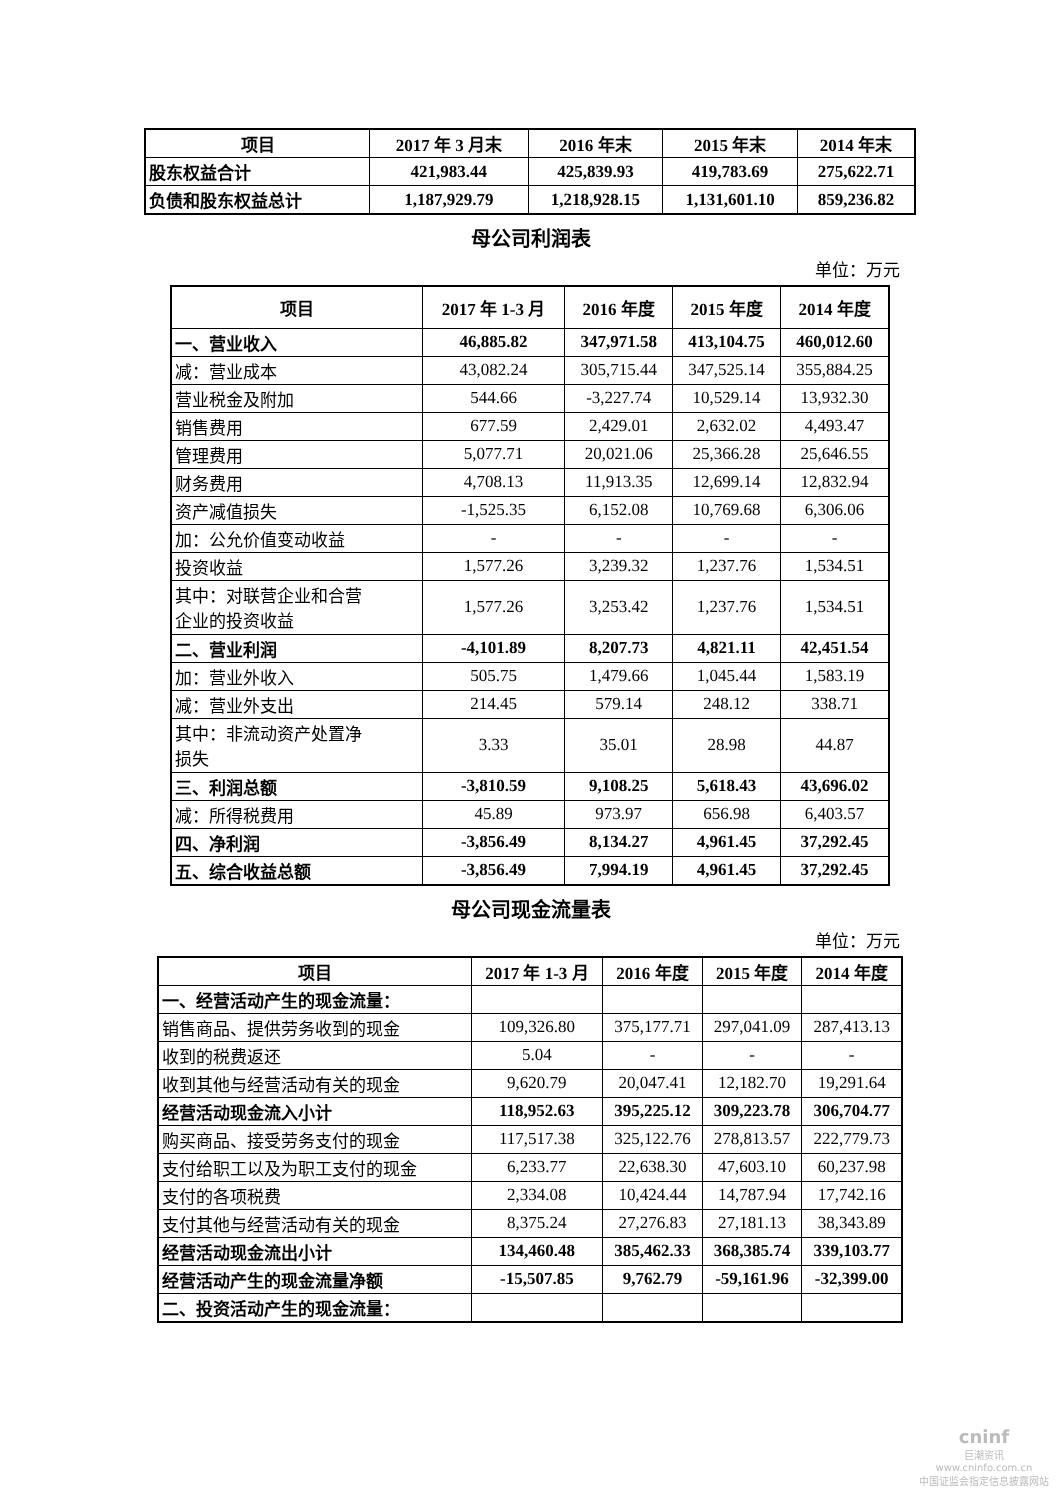| 项目 | 2017 年 3 月末 | 2016 年末 | 2015 年末 | 2014 年末 |
| --- | --- | --- | --- | --- |
| 股东权益合计 | 421,983.44 | 425,839.93 | 419,783.69 | 275,622.71 |
| 负债和股东权益总计 | 1,187,929.79 | 1,218,928.15 | 1,131,601.10 | 859,236.82 |
母公司利润表
单位：万元
| 项目 | 2017 年 1-3 月 | 2016 年度 | 2015 年度 | 2014 年度 |
| --- | --- | --- | --- | --- |
| 一、营业收入 | 46,885.82 | 347,971.58 | 413,104.75 | 460,012.60 |
| 减：营业成本 | 43,082.24 | 305,715.44 | 347,525.14 | 355,884.25 |
| 营业税金及附加 | 544.66 | -3,227.74 | 10,529.14 | 13,932.30 |
| 销售费用 | 677.59 | 2,429.01 | 2,632.02 | 4,493.47 |
| 管理费用 | 5,077.71 | 20,021.06 | 25,366.28 | 25,646.55 |
| 财务费用 | 4,708.13 | 11,913.35 | 12,699.14 | 12,832.94 |
| 资产减值损失 | -1,525.35 | 6,152.08 | 10,769.68 | 6,306.06 |
| 加：公允价值变动收益 | - | - | - | - |
| 投资收益 | 1,577.26 | 3,239.32 | 1,237.76 | 1,534.51 |
| 其中：对联营企业和合营 企业的投资收益 | 1,577.26 | 3,253.42 | 1,237.76 | 1,534.51 |
| 二、营业利润 | -4,101.89 | 8,207.73 | 4,821.11 | 42,451.54 |
| 加：营业外收入 | 505.75 | 1,479.66 | 1,045.44 | 1,583.19 |
| 减：营业外支出 | 214.45 | 579.14 | 248.12 | 338.71 |
| 其中：非流动资产处置净 损失 | 3.33 | 35.01 | 28.98 | 44.87 |
| 三、利润总额 | -3,810.59 | 9,108.25 | 5,618.43 | 43,696.02 |
| 减：所得税费用 | 45.89 | 973.97 | 656.98 | 6,403.57 |
| 四、净利润 | -3,856.49 | 8,134.27 | 4,961.45 | 37,292.45 |
| 五、综合收益总额 | -3,856.49 | 7,994.19 | 4,961.45 | 37,292.45 |
母公司现金流量表
单位：万元
| 项目 | 2017 年 1-3 月 | 2016 年度 | 2015 年度 | 2014 年度 |
| --- | --- | --- | --- | --- |
| 一、经营活动产生的现金流量： | | | | |
| 销售商品、提供劳务收到的现金 | 109,326.80 | 375,177.71 | 297,041.09 | 287,413.13 |
| 收到的税费返还 | 5.04 | - | - | - |
| 收到其他与经营活动有关的现金 | 9,620.79 | 20,047.41 | 12,182.70 | 19,291.64 |
| 经营活动现金流入小计 | 118,952.63 | 395,225.12 | 309,223.78 | 306,704.77 |
| 购买商品、接受劳务支付的现金 | 117,517.38 | 325,122.76 | 278,813.57 | 222,779.73 |
| 支付给职工以及为职工支付的现金 | 6,233.77 | 22,638.30 | 47,603.10 | 60,237.98 |
| 支付的各项税费 | 2,334.08 | 10,424.44 | 14,787.94 | 17,742.16 |
| 支付其他与经营活动有关的现金 | 8,375.24 | 27,276.83 | 27,181.13 | 38,343.89 |
| 经营活动现金流出小计 | 134,460.48 | 385,462.33 | 368,385.74 | 339,103.77 |
| 经营活动产生的现金流量净额 | -15,507.85 | 9,762.79 | -59,161.96 | -32,399.00 |
| 二、投资活动产生的现金流量： | | | | |
cninf
巨潮资讯
www.cninfo.com.cn
中国证监会指定信息披露网站